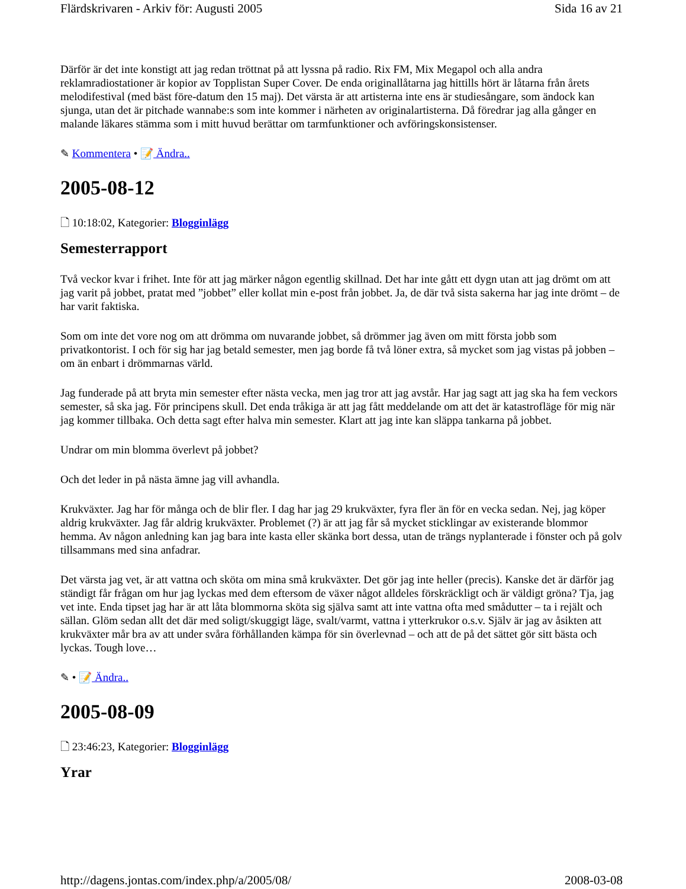Flärdskrivaren - Arkiv för: Augusti 2005 Sida 16 av 21
Därför är det inte konstigt att jag redan tröttnat på att lyssna på radio. Rix FM, Mix Megapol och alla andra reklamradiostationer är kopior av Topplistan Super Cover. De enda originallåtarna jag hittills hört är låtarna från årets melodifestival (med bäst före-datum den 15 maj). Det värsta är att artisterna inte ens är studiesångare, som ändock kan sjunga, utan det är pitchade wannabe:s som inte kommer i närheten av originalartisterna. Då föredrar jag alla gånger en malande läkares stämma som i mitt huvud berättar om tarmfunktioner och avföringskonsistenser.
✎ Kommentera • 📝 Ändra..
2005-08-12
🗋 10:18:02, Kategorier: Blogginlägg
Semesterrapport
Två veckor kvar i frihet. Inte för att jag märker någon egentlig skillnad. Det har inte gått ett dygn utan att jag drömt om att jag varit på jobbet, pratat med ”jobbet” eller kollat min e-post från jobbet. Ja, de där två sista sakerna har jag inte drömt – de har varit faktiska.
Som om inte det vore nog om att drömma om nuvarande jobbet, så drömmer jag även om mitt första jobb som privatkontorist. I och för sig har jag betald semester, men jag borde få två löner extra, så mycket som jag vistas på jobben – om än enbart i drömmarnas värld.
Jag funderade på att bryta min semester efter nästa vecka, men jag tror att jag avstår. Har jag sagt att jag ska ha fem veckors semester, så ska jag. För principens skull. Det enda tråkiga är att jag fått meddelande om att det är katastrofläge för mig när jag kommer tillbaka. Och detta sagt efter halva min semester. Klart att jag inte kan släppa tankarna på jobbet.
Undrar om min blomma överlevt på jobbet?
Och det leder in på nästa ämne jag vill avhandla.
Krukväxter. Jag har för många och de blir fler. I dag har jag 29 krukväxter, fyra fler än för en vecka sedan. Nej, jag köper aldrig krukväxter. Jag får aldrig krukväxter. Problemet (?) är att jag får så mycket sticklingar av existerande blommor hemma. Av någon anledning kan jag bara inte kasta eller skänka bort dessa, utan de trängs nyplanterade i fönster och på golv tillsammans med sina anfadrar.
Det värsta jag vet, är att vattna och sköta om mina små krukväxter. Det gör jag inte heller (precis). Kanske det är därför jag ständigt får frågan om hur jag lyckas med dem eftersom de växer något alldeles förskräckligt och är väldigt gröna? Tja, jag vet inte. Enda tipset jag har är att låta blommorna sköta sig själva samt att inte vattna ofta med smådutter – ta i rejält och sällan. Glöm sedan allt det där med soligt/skuggigt läge, svalt/varmt, vattna i ytterkrukor o.s.v. Själv är jag av åsikten att krukväxter mår bra av att under svåra förhållanden kämpa för sin överlevnad – och att de på det sättet gör sitt bästa och lyckas. Tough love…
✎ • 📝 Ändra..
2005-08-09
🗋 23:46:23, Kategorier: Blogginlägg
Yrar
http://dagens.jontas.com/index.php/a/2005/08/ 2008-03-08